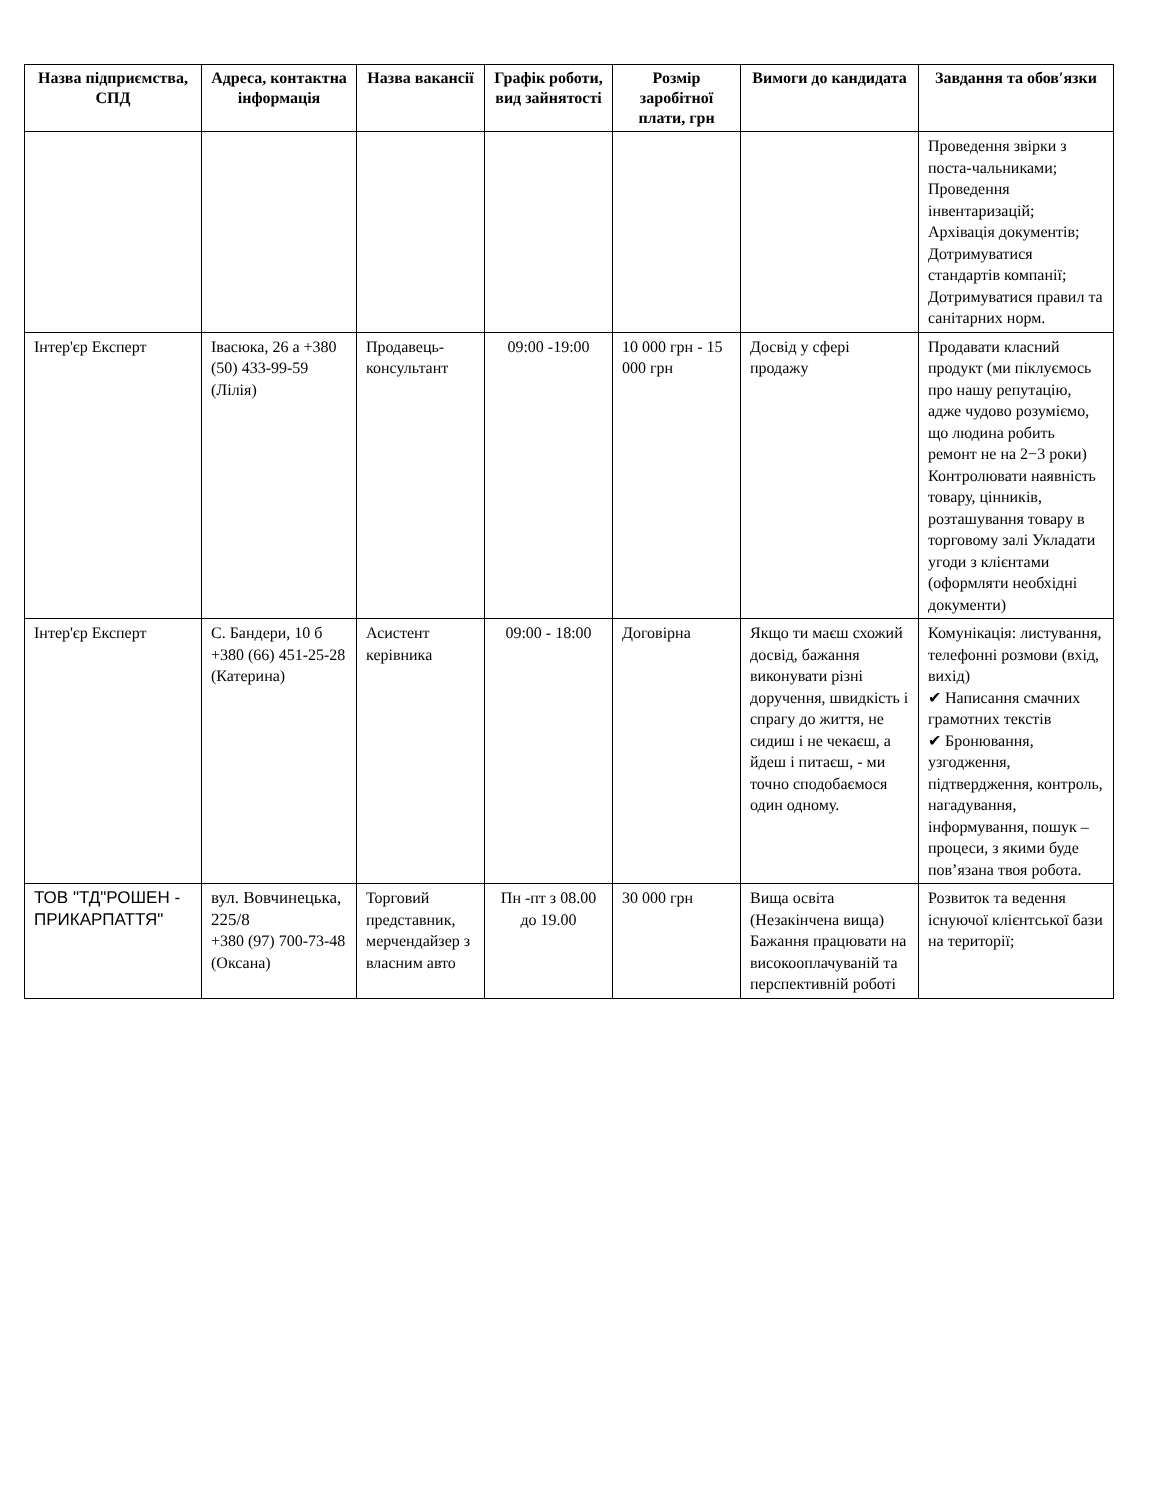| Назва підприємства, СПД | Адреса, контактна інформація | Назва вакансії | Графік роботи, вид зайнятості | Розмір заробітної плати, грн | Вимоги до кандидата | Завдання та обов′язки |
| --- | --- | --- | --- | --- | --- | --- |
| | | | | | | Проведення звірки з поста-чальниками; Проведення інвентаризацій; Архівація документів; Дотримуватися стандартів компанії; Дотримуватися правил та санітарних норм. |
| Інтер'єр Експерт | Івасюка, 26 а +380 (50) 433-99-59 (Лілія) | Продавець-консультант | 09:00 -19:00 | 10 000 грн - 15 000 грн | Досвід у сфері продажу | Продавати класний продукт (ми піклуємось про нашу репутацію, адже чудово розуміємо, що людина робить ремонт не на 2−3 роки) Контролювати наявність товару, цінників, розташування товару в торговому залі Укладати угоди з клієнтами (оформляти необхідні документи) |
| Інтер'єр Експерт | С. Бандери, 10 б +380 (66) 451-25-28 (Катерина) | Асистент керівника | 09:00 - 18:00 | Договірна | Якщо ти маєш схожий досвід, бажання виконувати різні доручення, швидкість і спрагу до життя, не сидиш і не чекаєш, а йдеш і питаєш, - ми точно сподобаємося один одному. | Комунікація: листування, телефонні розмови (вхід, вихід) ✔ Написання смачних грамотних текстів ✔ Бронювання, узгодження, підтвердження, контроль, нагадування, інформування, пошук – процеси, з якими буде пов’язана твоя робота. |
| ТОВ "ТД"РОШЕН - ПРИКАРПАТТЯ" | вул. Вовчинецька, 225/8 +380 (97) 700-73-48 (Оксана) | Торговий представник, мерчендайзер з власним авто | Пн -пт з 08.00 до 19.00 | 30 000 грн | Вища освіта (Незакінчена вища) Бажання працювати на високооплачуваній та перспективній роботі | Розвиток та ведення існуючої клієнтської бази на території; |